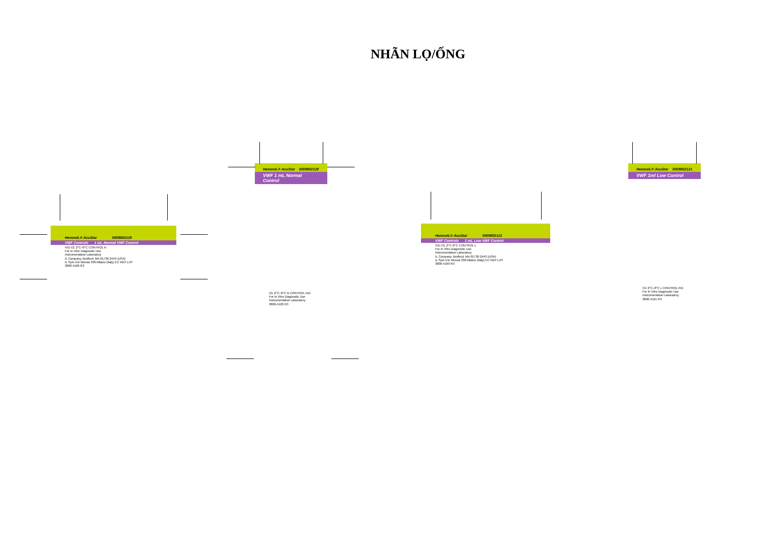NHÃN LỌ/ỐNG
HemosIL® AcuStar 0009802120
VWF Controls 1 mL Normal VWF Control
IVD CE 2°C–8°C CONTROL N
For In Vitro Diagnostic Use
Instrumentation Laboratory
IL Company, Bedford, MA 01730-2443 (USA)
IL SpA-V.le Monza 338-Milano (Italy) EC REP LOT
3800-4166 R3
HemosIL® AcuStar 0009802120
VWF 1 mL Normal Control
CE 2°C–8°C N CONTROL IVD
For In Vitro Diagnostic Use
Instrumentation Laboratory
3800-4120 R3
HemosIL® AcuStar 0009802121
VWF Controls 1 mL Low VWF Control
IVD CE 2°C–8°C CONTROL L
For In Vitro Diagnostic Use
Instrumentation Laboratory
IL Company, Bedford, MA 01730-2443 (USA)
IL SpA-V.le Monza 338-Milano (Italy) EC REP LOT
3800-4169 R3
HemosIL® AcuStar 0009802121
VWF 1ml Low Control
CE 2°C–8°C L CONTROL IVD
For In Vitro Diagnostic Use
Instrumentation Laboratory
3800-4121 R3